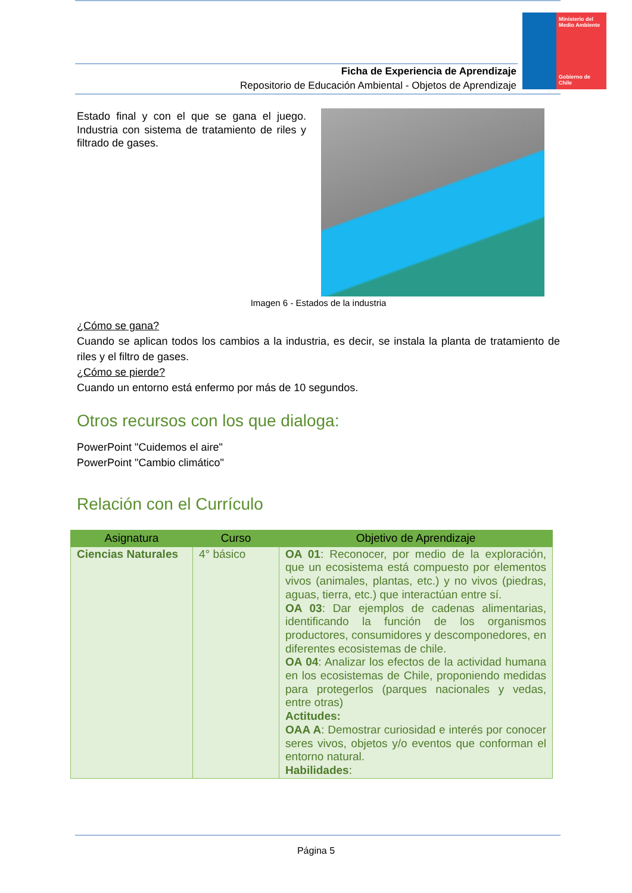Ministerio del Medio Ambiente
Gobierno de Chile
Ficha de Experiencia de Aprendizaje
Repositorio de Educación Ambiental - Objetos de Aprendizaje
Estado final y con el que se gana el juego. Industria con sistema de tratamiento de riles y filtrado de gases.
Imagen 6 - Estados de la industria
¿Cómo se gana?
Cuando se aplican todos los cambios a la industria, es decir, se instala la planta de tratamiento de riles y el filtro de gases.
¿Cómo se pierde?
Cuando un entorno está enfermo por más de 10 segundos.
Otros recursos con los que dialoga:
PowerPoint "Cuidemos el aire"
PowerPoint "Cambio climático"
Relación con el Currículo
| Asignatura | Curso | Objetivo de Aprendizaje |
| --- | --- | --- |
| Ciencias Naturales | 4° básico | OA 01 : Reconocer, por medio de la exploración, que un ecosistema está compuesto por elementos vivos (animales, plantas, etc.) y no vivos (piedras, aguas, tierra, etc.) que interactúan entre sí. OA 03 : Dar ejemplos de cadenas alimentarias, identificando la función de los organismos productores, consumidores y descomponedores, en diferentes ecosistemas de chile. OA 04 : Analizar los efectos de la actividad humana en los ecosistemas de Chile, proponiendo medidas para protegerlos (parques nacionales y vedas, entre otras) Actitudes: OAA A : Demostrar curiosidad e interés por conocer seres vivos, objetos y/o eventos que conforman el entorno natural. Habilidades : |
Página 5